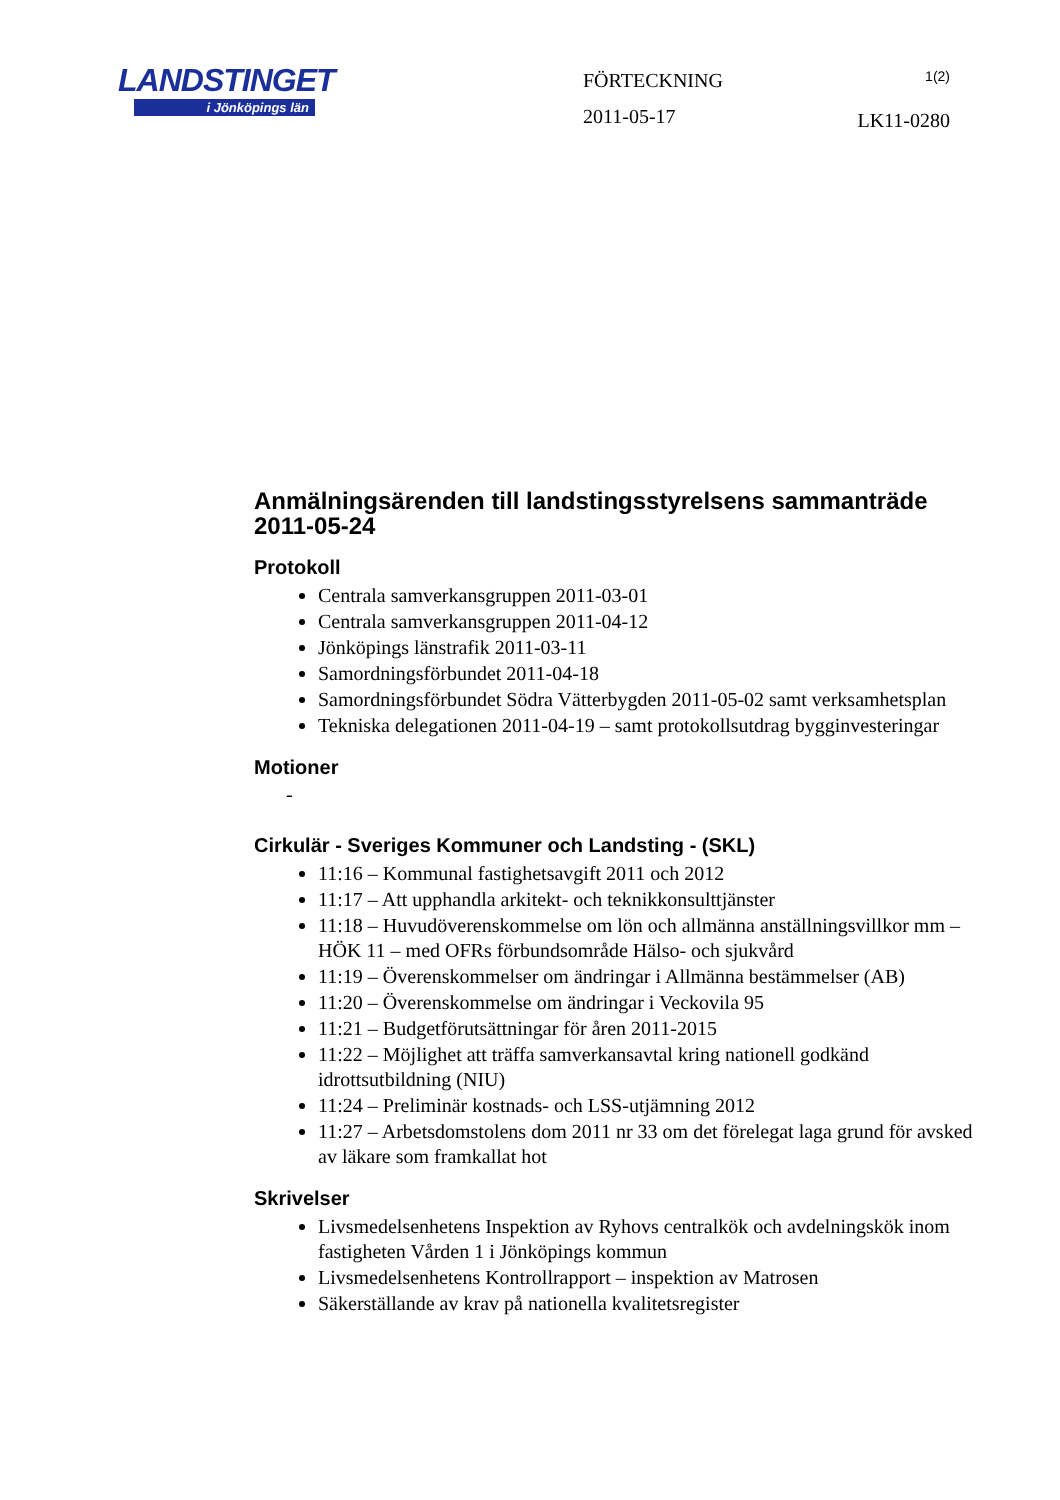LANDSTINGET
i Jönköpings län
FÖRTECKNING
2011-05-17
1(2)
LK11-0280
Anmälningsärenden till landstingsstyrelsens sammanträde 2011-05-24
Protokoll
Centrala samverkansgruppen 2011-03-01
Centrala samverkansgruppen 2011-04-12
Jönköpings länstrafik 2011-03-11
Samordningsförbundet 2011-04-18
Samordningsförbundet Södra Vätterbygden 2011-05-02 samt verksamhetsplan
Tekniska delegationen 2011-04-19 – samt protokollsutdrag bygginvesteringar
Motioner
-
Cirkulär - Sveriges Kommuner och Landsting - (SKL)
11:16 – Kommunal fastighetsavgift 2011 och 2012
11:17 – Att upphandla arkitekt- och teknikkonsulttjänster
11:18 – Huvudöverenskommelse om lön och allmänna anställningsvillkor mm – HÖK 11 – med OFRs förbundsområde Hälso- och sjukvård
11:19 – Överenskommelser om ändringar i Allmänna bestämmelser (AB)
11:20 – Överenskommelse om ändringar i Veckovila 95
11:21 – Budgetförutsättningar för åren 2011-2015
11:22 – Möjlighet att träffa samverkansavtal kring nationell godkänd idrottsutbildning (NIU)
11:24 – Preliminär kostnads- och LSS-utjämning 2012
11:27 – Arbetsdomstolens dom 2011 nr 33 om det förelegat laga grund för avsked av läkare som framkallat hot
Skrivelser
Livsmedelsenhetens Inspektion av Ryhovs centralkök och avdelningskök inom fastigheten Vården 1 i Jönköpings kommun
Livsmedelsenhetens Kontrollrapport – inspektion av Matrosen
Säkerställande av krav på nationella kvalitetsregister